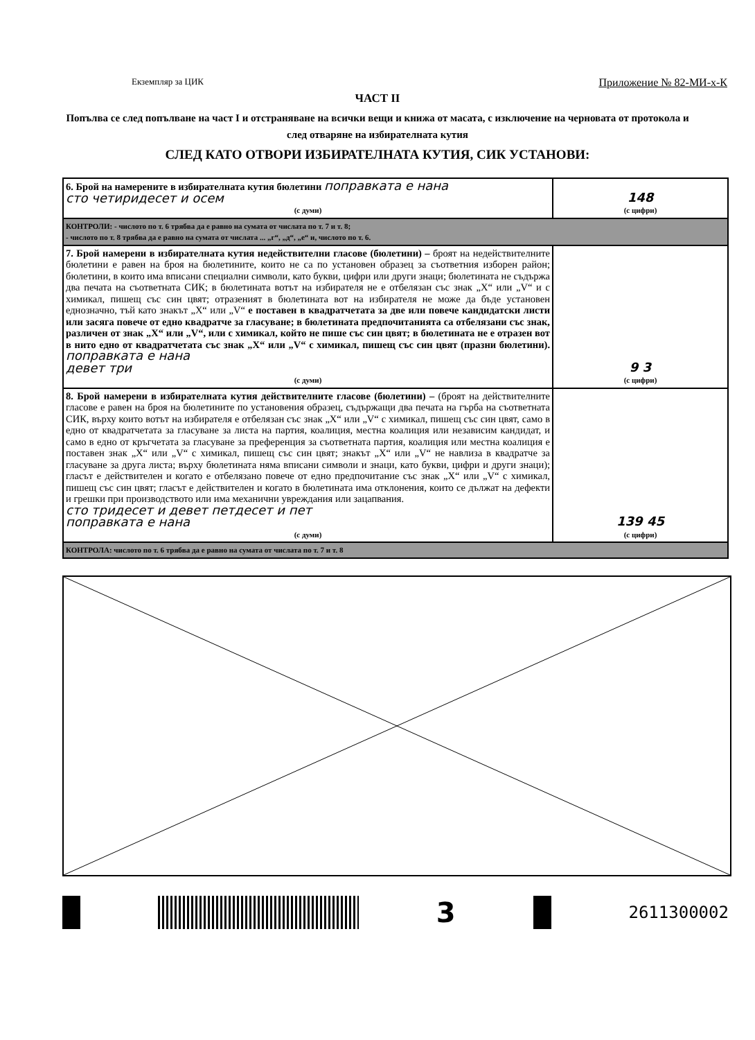Екземпляр за ЦИК Приложение № 82-МИ-х-К
ЧАСТ II
Попълва се след попълване на част I и отстраняване на всички вещи и книжа от масата, с изключение на черновата от протокола и след отваряне на избирателната кутия
СЛЕД КАТО ОТВОРИ ИЗБИРАТЕЛНАТА КУТИЯ, СИК УСТАНОВИ:
| 6. Брой на намерените в избирателната кутия бюлетини поправката е нана сто четиридесет и осем (с думи) | 148 (с цифри) |
| КОНТРОЛИ: - числото по т. 6 трябва да е равно на сумата от числата по т. 7 и т. 8; - числото по т. 8 трябва да е равно на сумата от числата ... „г“, „д“, „е“ и, числото по т. 6. | |
| 7. Брой намерени в избирателната кутия недействителни гласове (бюлетини) – броят на недействителните бюлетини е равен на броя на бюлетините, които не са по установен образец за съответния изборен район; бюлетини, в които има вписани специални символи, като букви, цифри или други знаци; бюлетината не съдържа два печата на съответната СИК; в бюлетината вотът на избирателя не е отбелязан със знак „X“ или „V“ и с химикал, пишещ със син цвят; отразеният в бюлетината вот на избирателя не може да бъде установен еднозначно, тъй като знакът „X“ или „V“ е поставен в квадратчетата за две или повече кандидатски листи или засяга повече от едно квадратче за гласуване; в бюлетината предпочитанията са отбелязани със знак, различен от знак „X“ или „V“, или с химикал, който не пише със син цвят; в бюлетината не е отразен вот в нито едно от квадратчетата със знак „X“ или „V“ с химикал, пишещ със син цвят (празни бюлетини). поправката е нана девет три (с думи) | 9 3 (с цифри) |
| 8. Брой намерени в избирателната кутия действителните гласове (бюлетини) – (броят на действителните гласове е равен на броя на бюлетините по установения образец, съдържащи два печата на гърба на съответната СИК, върху които вотът на избирателя е отбелязан със знак „X“ или „V“ с химикал, пишещ със син цвят, само в едно от квадратчетата за гласуване за листа на партия, коалиция, местна коалиция или независим кандидат, и само в едно от кръгчетата за гласуване за преференция за съответната партия, коалиция или местна коалиция е поставен знак „X“ или „V“ с химикал, пишещ със син цвят; знакът „X“ или „V“ не навлиза в квадратче за гласуване за друга листа; върху бюлетината няма вписани символи и знаци, като букви, цифри и други знаци); гласът е действителен и когато е отбелязано повече от едно предпочитание със знак „X“ или „V“ с химикал, пишещ със син цвят; гласът е действителен и когато в бюлетината има отклонения, които се дължат на дефекти и грешки при производството или има механични увреждания или зацапвания. сто тридесет и девет петдесет и пет поправката е нана (с думи) | 139 45 (с цифри) |
| КОНТРОЛА: числото по т. 6 трябва да е равно на сумата от числата по т. 7 и т. 8 | |
3
2611300002